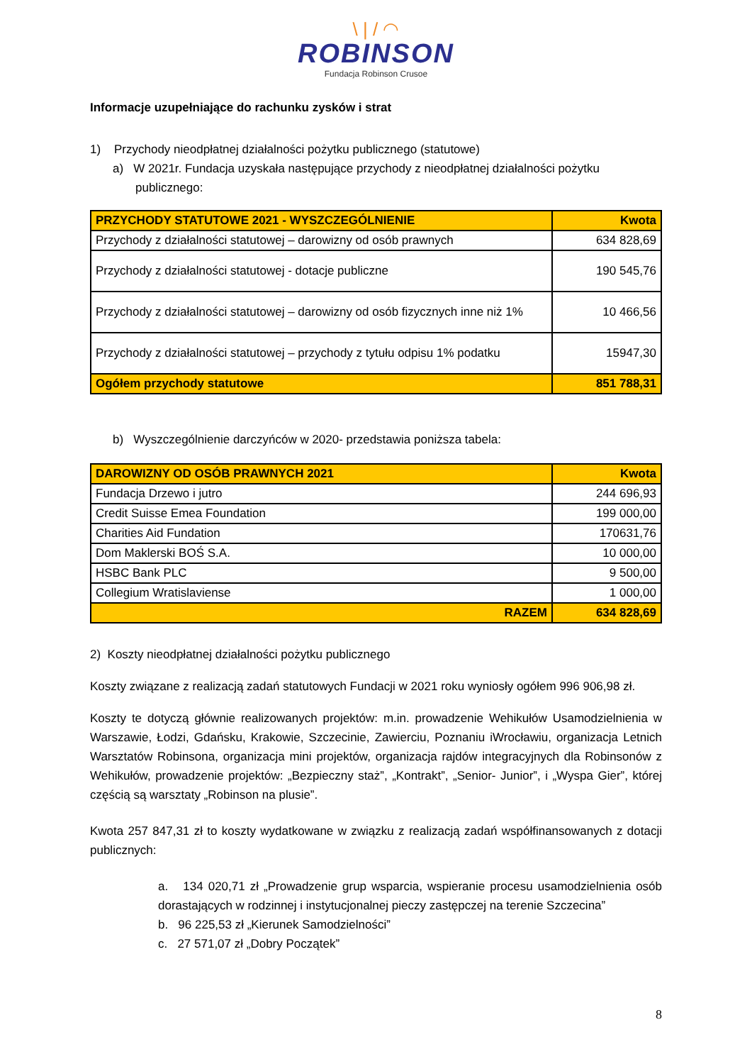\ | / ◠
ROBINSON
Fundacja Robinson Crusoe
Informacje uzupełniające do rachunku zysków i strat
1) Przychody nieodpłatnej działalności pożytku publicznego (statutowe)
a) W 2021r. Fundacja uzyskała następujące przychody z nieodpłatnej działalności pożytku
publicznego:
| PRZYCHODY STATUTOWE 2021 - WYSZCZEGÓLNIENIE | Kwota |
| --- | --- |
| Przychody z działalności statutowej – darowizny od osób prawnych | 634 828,69 |
| Przychody z działalności statutowej - dotacje publiczne | 190 545,76 |
| Przychody z działalności statutowej – darowizny od osób fizycznych inne niż 1% | 10 466,56 |
| Przychody z działalności statutowej – przychody z tytułu odpisu 1% podatku | 15947,30 |
| Ogółem przychody statutowe | 851 788,31 |
b) Wyszczególnienie darczyńców w 2020- przedstawia poniższa tabela:
| DAROWIZNY OD OSÓB PRAWNYCH 2021 | Kwota |
| --- | --- |
| Fundacja Drzewo i jutro | 244 696,93 |
| Credit Suisse Emea Foundation | 199 000,00 |
| Charities Aid Fundation | 170631,76 |
| Dom Maklerski BOŚ S.A. | 10 000,00 |
| HSBC Bank PLC | 9 500,00 |
| Collegium Wratislaviense | 1 000,00 |
| RAZEM | 634 828,69 |
2) Koszty nieodpłatnej działalności pożytku publicznego
Koszty związane z realizacją zadań statutowych Fundacji w 2021 roku wyniosły ogółem 996 906,98 zł.
Koszty te dotyczą głównie realizowanych projektów: m.in. prowadzenie Wehikułów Usamodzielnienia w Warszawie, Łodzi, Gdańsku, Krakowie, Szczecinie, Zawierciu, Poznaniu iWrocławiu, organizacja Letnich Warsztatów Robinsona, organizacja mini projektów, organizacja rajdów integracyjnych dla Robinsonów z Wehikułów, prowadzenie projektów: „Bezpieczny staż”, „Kontrakt”, „Senior- Junior”, i „Wyspa Gier”, której częścią są warsztaty „Robinson na plusie”.
Kwota 257 847,31 zł to koszty wydatkowane w związku z realizacją zadań współfinansowanych z dotacji publicznych:
a. 134 020,71 zł „Prowadzenie grup wsparcia, wspieranie procesu usamodzielnienia osób dorastających w rodzinnej i instytucjonalnej pieczy zastępczej na terenie Szczecina”
b. 96 225,53 zł „Kierunek Samodzielności”
c. 27 571,07 zł „Dobry Początek”
8